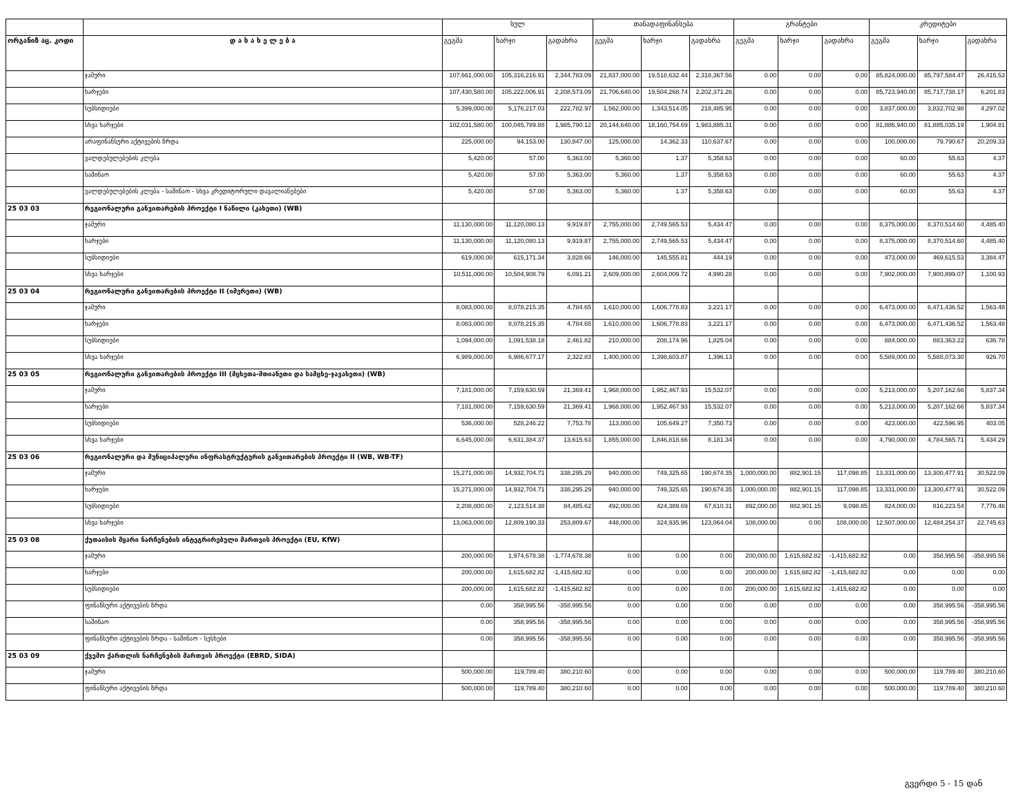| | | სულ | | | თანადაფინანსება | | | გრანტები | | | კრედიტები | | |
| --- | --- | --- | --- | --- | --- | --- | --- | --- | --- | --- | --- | --- | --- |
| ორგანიზ აც. კოდი | დ ა ს ა ხ ე ლ ე ბ ა | გეგმა | ხარჯი | გადახრა | გეგმა | ხარჯი | გადახრა | გეგმა | ხარჯი | გადახრა | გეგმა | ხარჯი | გადახრა |
| | ჯამური | 107,661,000.00 | 105,316,216.91 | 2,344,783.09 | 21,837,000.00 | 19,518,632.44 | 2,318,367.56 | 0.00 | 0.00 | 0.00 | 85,824,000.00 | 85,797,584.47 | 26,415.53 |
| | ხარჯები | 107,430,580.00 | 105,222,006.91 | 2,208,573.09 | 21,706,640.00 | 19,504,268.74 | 2,202,371.26 | 0.00 | 0.00 | 0.00 | 85,723,940.00 | 85,717,738.17 | 6,201.83 |
| | სუბსიდიები | 5,399,000.00 | 5,176,217.03 | 222,782.97 | 1,562,000.00 | 1,343,514.05 | 218,485.95 | 0.00 | 0.00 | 0.00 | 3,837,000.00 | 3,832,702.98 | 4,297.02 |
| | სხვა ხარჯები | 102,031,580.00 | 100,045,789.88 | 1,985,790.12 | 20,144,640.00 | 18,160,754.69 | 1,983,885.31 | 0.00 | 0.00 | 0.00 | 81,886,940.00 | 81,885,035.19 | 1,904.81 |
| | არაფინანსური აქტივების ზრდა | 225,000.00 | 94,153.00 | 130,847.00 | 125,000.00 | 14,362.33 | 110,637.67 | 0.00 | 0.00 | 0.00 | 100,000.00 | 79,790.67 | 20,209.33 |
| | ვალდებულებების კლება | 5,420.00 | 57.00 | 5,363.00 | 5,360.00 | 1.37 | 5,358.63 | 0.00 | 0.00 | 0.00 | 60.00 | 55.63 | 4.37 |
| | საშინაო | 5,420.00 | 57.00 | 5,363.00 | 5,360.00 | 1.37 | 5,358.63 | 0.00 | 0.00 | 0.00 | 60.00 | 55.63 | 4.37 |
| | ვალდებულებების კლება - საშინაო - სხვა კრედიტორული დავალიანებები | 5,420.00 | 57.00 | 5,363.00 | 5,360.00 | 1.37 | 5,358.63 | 0.00 | 0.00 | 0.00 | 60.00 | 55.63 | 4.37 |
| 25 03 03 | რეგიონალური განვითარების პროექტი I ნაწილი (კახეთი) (WB) | | | | | | | | | | | | |
| | ჯამური | 11,130,000.00 | 11,120,080.13 | 9,919.87 | 2,755,000.00 | 2,749,565.53 | 5,434.47 | 0.00 | 0.00 | 0.00 | 8,375,000.00 | 8,370,514.60 | 4,485.40 |
| | ხარჯები | 11,130,000.00 | 11,120,080.13 | 9,919.87 | 2,755,000.00 | 2,749,565.53 | 5,434.47 | 0.00 | 0.00 | 0.00 | 8,375,000.00 | 8,370,514.60 | 4,485.40 |
| | სუბსიდიები | 619,000.00 | 615,171.34 | 3,828.66 | 146,000.00 | 145,555.81 | 444.19 | 0.00 | 0.00 | 0.00 | 473,000.00 | 469,615.53 | 3,384.47 |
| | სხვა ხარჯები | 10,511,000.00 | 10,504,908.79 | 6,091.21 | 2,609,000.00 | 2,604,009.72 | 4,990.28 | 0.00 | 0.00 | 0.00 | 7,902,000.00 | 7,900,899.07 | 1,100.93 |
| 25 03 04 | რეგიონალური განვითარების პროექტი II (იმერეთი) (WB) | | | | | | | | | | | | |
| | ჯამური | 8,083,000.00 | 8,078,215.35 | 4,784.65 | 1,610,000.00 | 1,606,778.83 | 3,221.17 | 0.00 | 0.00 | 0.00 | 6,473,000.00 | 6,471,436.52 | 1,563.48 |
| | ხარჯები | 8,083,000.00 | 8,078,215.35 | 4,784.65 | 1,610,000.00 | 1,606,778.83 | 3,221.17 | 0.00 | 0.00 | 0.00 | 6,473,000.00 | 6,471,436.52 | 1,563.48 |
| | სუბსიდიები | 1,094,000.00 | 1,091,538.18 | 2,461.82 | 210,000.00 | 208,174.96 | 1,825.04 | 0.00 | 0.00 | 0.00 | 884,000.00 | 883,363.22 | 636.78 |
| | სხვა ხარჯები | 6,989,000.00 | 6,986,677.17 | 2,322.83 | 1,400,000.00 | 1,398,603.87 | 1,396.13 | 0.00 | 0.00 | 0.00 | 5,589,000.00 | 5,588,073.30 | 926.70 |
| 25 03 05 | რეგიონალური განვითარების პროექტი III (მცხეთა-მთიანეთი და სამცხე-ჯავახეთი) (WB) | | | | | | | | | | | | |
| | ჯამური | 7,181,000.00 | 7,159,630.59 | 21,369.41 | 1,968,000.00 | 1,952,467.93 | 15,532.07 | 0.00 | 0.00 | 0.00 | 5,213,000.00 | 5,207,162.66 | 5,837.34 |
| | ხარჯები | 7,181,000.00 | 7,159,630.59 | 21,369.41 | 1,968,000.00 | 1,952,467.93 | 15,532.07 | 0.00 | 0.00 | 0.00 | 5,213,000.00 | 5,207,162.66 | 5,837.34 |
| | სუბსიდიები | 536,000.00 | 528,246.22 | 7,753.78 | 113,000.00 | 105,649.27 | 7,350.73 | 0.00 | 0.00 | 0.00 | 423,000.00 | 422,596.95 | 403.05 |
| | სხვა ხარჯები | 6,645,000.00 | 6,631,384.37 | 13,615.63 | 1,855,000.00 | 1,846,818.66 | 8,181.34 | 0.00 | 0.00 | 0.00 | 4,790,000.00 | 4,784,565.71 | 5,434.29 |
| 25 03 06 | რეგიონალური და მუნიციპალური ინფრასტრუქტურის განვითარების პროექტი II (WB, WB-TF) | | | | | | | | | | | | |
| | ჯამური | 15,271,000.00 | 14,932,704.71 | 338,295.29 | 940,000.00 | 749,325.65 | 190,674.35 | 1,000,000.00 | 882,901.15 | 117,098.85 | 13,331,000.00 | 13,300,477.91 | 30,522.09 |
| | ხარჯები | 15,271,000.00 | 14,932,704.71 | 338,295.29 | 940,000.00 | 749,325.65 | 190,674.35 | 1,000,000.00 | 882,901.15 | 117,098.85 | 13,331,000.00 | 13,300,477.91 | 30,522.09 |
| | სუბსიდიები | 2,208,000.00 | 2,123,514.38 | 84,485.62 | 492,000.00 | 424,389.69 | 67,610.31 | 892,000.00 | 882,901.15 | 9,098.85 | 824,000.00 | 816,223.54 | 7,776.46 |
| | სხვა ხარჯები | 13,063,000.00 | 12,809,190.33 | 253,809.67 | 448,000.00 | 324,935.96 | 123,064.04 | 108,000.00 | 0.00 | 108,000.00 | 12,507,000.00 | 12,484,254.37 | 22,745.63 |
| 25 03 08 | ქუთაისის მყარი ნარჩენების ინტეგრირებული მართვის პროექტი (EU, KfW) | | | | | | | | | | | | |
| | ჯამური | 200,000.00 | 1,974,678.38 | -1,774,678.38 | 0.00 | 0.00 | 0.00 | 200,000.00 | 1,615,682.82 | -1,415,682.82 | 0.00 | 358,995.56 | -358,995.56 |
| | ხარჯები | 200,000.00 | 1,615,682.82 | -1,415,682.82 | 0.00 | 0.00 | 0.00 | 200,000.00 | 1,615,682.82 | -1,415,682.82 | 0.00 | 0.00 | 0.00 |
| | სუბსიდიები | 200,000.00 | 1,615,682.82 | -1,415,682.82 | 0.00 | 0.00 | 0.00 | 200,000.00 | 1,615,682.82 | -1,415,682.82 | 0.00 | 0.00 | 0.00 |
| | ფინანსური აქტივების ზრდა | 0.00 | 358,995.56 | -358,995.56 | 0.00 | 0.00 | 0.00 | 0.00 | 0.00 | 0.00 | 0.00 | 358,995.56 | -358,995.56 |
| | საშინაო | 0.00 | 358,995.56 | -358,995.56 | 0.00 | 0.00 | 0.00 | 0.00 | 0.00 | 0.00 | 0.00 | 358,995.56 | -358,995.56 |
| | ფინანსური აქტივების ზრდა - საშინაო - სესხები | 0.00 | 358,995.56 | -358,995.56 | 0.00 | 0.00 | 0.00 | 0.00 | 0.00 | 0.00 | 0.00 | 358,995.56 | -358,995.56 |
| 25 03 09 | ქვემო ქართლის ნარჩენების მართვის პროექტი (EBRD, SIDA) | | | | | | | | | | | | |
| | ჯამური | 500,000.00 | 119,789.40 | 380,210.60 | 0.00 | 0.00 | 0.00 | 0.00 | 0.00 | 0.00 | 500,000.00 | 119,789.40 | 380,210.60 |
| | ფინანსური აქტივების ზრდა | 500,000.00 | 119,789.40 | 380,210.60 | 0.00 | 0.00 | 0.00 | 0.00 | 0.00 | 0.00 | 500,000.00 | 119,789.40 | 380,210.60 |
გვერდი 5 - 15 დან